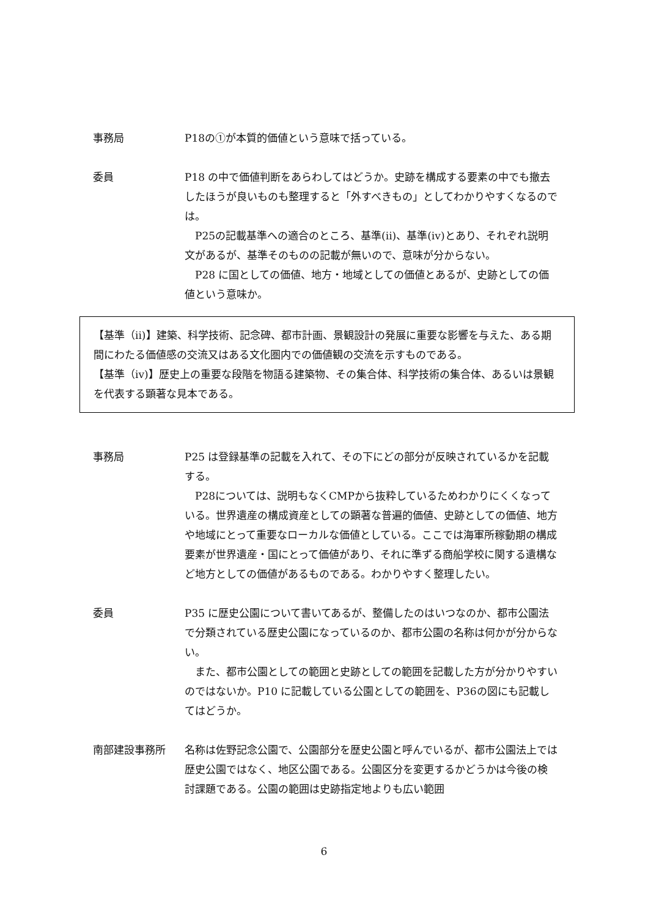事務局 P18の①が本質的価値という意味で括っている。
委員 P18 の中で価値判断をあらわしてはどうか。史跡を構成する要素の中でも撤去したほうが良いものも整理すると「外すべきもの」としてわかりやすくなるのでは。
P25の記載基準への適合のところ、基準(ii)、基準(iv)とあり、それぞれ説明文があるが、基準そのものの記載が無いので、意味が分からない。
P28 に国としての価値、地方・地域としての価値とあるが、史跡としての価値という意味か。
【基準（ii)】建築、科学技術、記念碑、都市計画、景観設計の発展に重要な影響を与えた、ある期間にわたる価値感の交流又はある文化圏内での価値観の交流を示すものである。
【基準（iv)】歴史上の重要な段階を物語る建築物、その集合体、科学技術の集合体、あるいは景観を代表する顕著な見本である。
事務局 P25 は登録基準の記載を入れて、その下にどの部分が反映されているかを記載する。
P28については、説明もなくCMPから抜粋しているためわかりにくくなっている。世界遺産の構成資産としての顕著な普遍的価値、史跡としての価値、地方や地域にとって重要なローカルな価値としている。ここでは海軍所稼動期の構成要素が世界遺産・国にとって価値があり、それに準ずる商船学校に関する遺構など地方としての価値があるものである。わかりやすく整理したい。
委員 P35 に歴史公園について書いてあるが、整備したのはいつなのか、都市公園法で分類されている歴史公園になっているのか、都市公園の名称は何かが分からない。
また、都市公園としての範囲と史跡としての範囲を記載した方が分かりやすいのではないか。P10 に記載している公園としての範囲を、P36の図にも記載してはどうか。
南部建設事務所 名称は佐野記念公園で、公園部分を歴史公園と呼んでいるが、都市公園法上では歴史公園ではなく、地区公園である。公園区分を変更するかどうかは今後の検討課題である。公園の範囲は史跡指定地よりも広い範囲
6